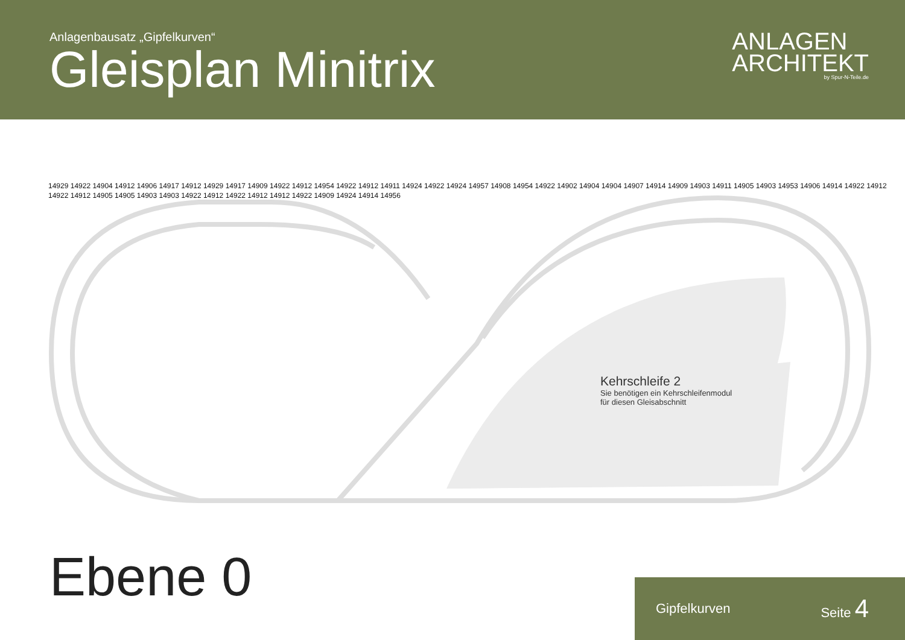Anlagenbausatz „Gipfelkurven“
Gleisplan Minitrix
ANLAGEN
ARCHITEKT
by Spur-N-Teile.de
Kehrschleife 2
Sie benötigen ein Kehrschleifenmodul
für diesen Gleisabschnitt
Ebene 0 Gipfelkurven Seite 4
14929 14922 14904 14912 14906 14917 14912 14929 14917 14909 14922 14912 14954 14922 14912 14911 14924 14922 14924 14957 14908 14954 14922 14902 14904 14904 14907 14914 14909 14903 14911 14905 14903 14953 14906 14914 14922 14912 14922 14912 14905 14905 14903 14903 14922 14912 14922 14912 14912 14922 14909 14924 14914 14956